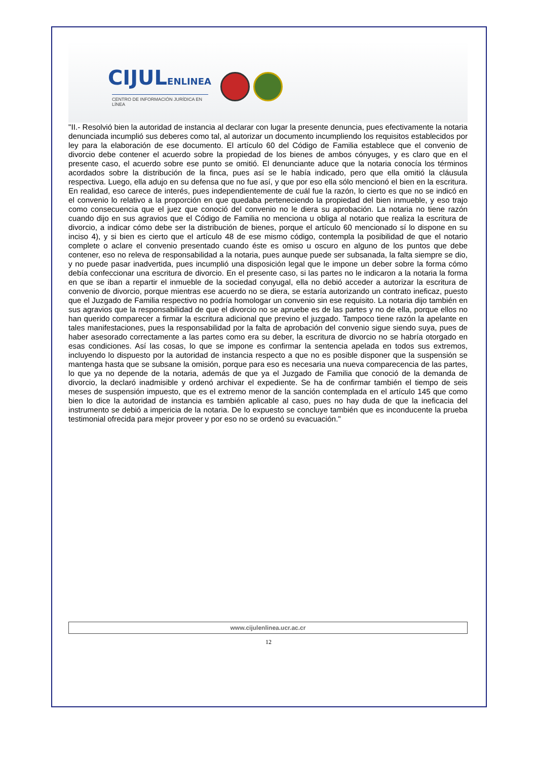CIJULENLINEA
CENTRO DE INFORMACIÓN JURÍDICA EN LÍNEA
"II.- Resolvió bien la autoridad de instancia al declarar con lugar la presente denuncia, pues efectivamente la notaria denunciada incumplió sus deberes como tal, al autorizar un documento incumpliendo los requisitos establecidos por ley para la elaboración de ese documento. El artículo 60 del Código de Familia establece que el convenio de divorcio debe contener el acuerdo sobre la propiedad de los bienes de ambos cónyuges, y es claro que en el presente caso, el acuerdo sobre ese punto se omitió. El denunciante aduce que la notaria conocía los términos acordados sobre la distribución de la finca, pues así se le había indicado, pero que ella omitió la cláusula respectiva. Luego, ella adujo en su defensa que no fue así, y que por eso ella sólo mencionó el bien en la escritura. En realidad, eso carece de interés, pues independientemente de cuál fue la razón, lo cierto es que no se indicó en el convenio lo relativo a la proporción en que quedaba perteneciendo la propiedad del bien inmueble, y eso trajo como consecuencia que el juez que conoció del convenio no le diera su aprobación. La notaria no tiene razón cuando dijo en sus agravios que el Código de Familia no menciona u obliga al notario que realiza la escritura de divorcio, a indicar cómo debe ser la distribución de bienes, porque el artículo 60 mencionado sí lo dispone en su inciso 4), y si bien es cierto que el artículo 48 de ese mismo código, contempla la posibilidad de que el notario complete o aclare el convenio presentado cuando éste es omiso u oscuro en alguno de los puntos que debe contener, eso no releva de responsabilidad a la notaria, pues aunque puede ser subsanada, la falta siempre se dio, y no puede pasar inadvertida, pues incumplió una disposición legal que le impone un deber sobre la forma cómo debía confeccionar una escritura de divorcio. En el presente caso, si las partes no le indicaron a la notaria la forma en que se iban a repartir el inmueble de la sociedad conyugal, ella no debió acceder a autorizar la escritura de convenio de divorcio, porque mientras ese acuerdo no se diera, se estaría autorizando un contrato ineficaz, puesto que el Juzgado de Familia respectivo no podría homologar un convenio sin ese requisito. La notaria dijo también en sus agravios que la responsabilidad de que el divorcio no se apruebe es de las partes y no de ella, porque ellos no han querido comparecer a firmar la escritura adicional que previno el juzgado. Tampoco tiene razón la apelante en tales manifestaciones, pues la responsabilidad por la falta de aprobación del convenio sigue siendo suya, pues de haber asesorado correctamente a las partes como era su deber, la escritura de divorcio no se habría otorgado en esas condiciones. Así las cosas, lo que se impone es confirmar la sentencia apelada en todos sus extremos, incluyendo lo dispuesto por la autoridad de instancia respecto a que no es posible disponer que la suspensión se mantenga hasta que se subsane la omisión, porque para eso es necesaria una nueva comparecencia de las partes, lo que ya no depende de la notaria, además de que ya el Juzgado de Familia que conoció de la demanda de divorcio, la declaró inadmisible y ordenó archivar el expediente. Se ha de confirmar también el tiempo de seis meses de suspensión impuesto, que es el extremo menor de la sanción contemplada en el artículo 145 que como bien lo dice la autoridad de instancia es también aplicable al caso, pues no hay duda de que la ineficacia del instrumento se debió a impericia de la notaria. De lo expuesto se concluye también que es inconducente la prueba testimonial ofrecida para mejor proveer y por eso no se ordenó su evacuación."
www.cijulenlinea.ucr.ac.cr
12